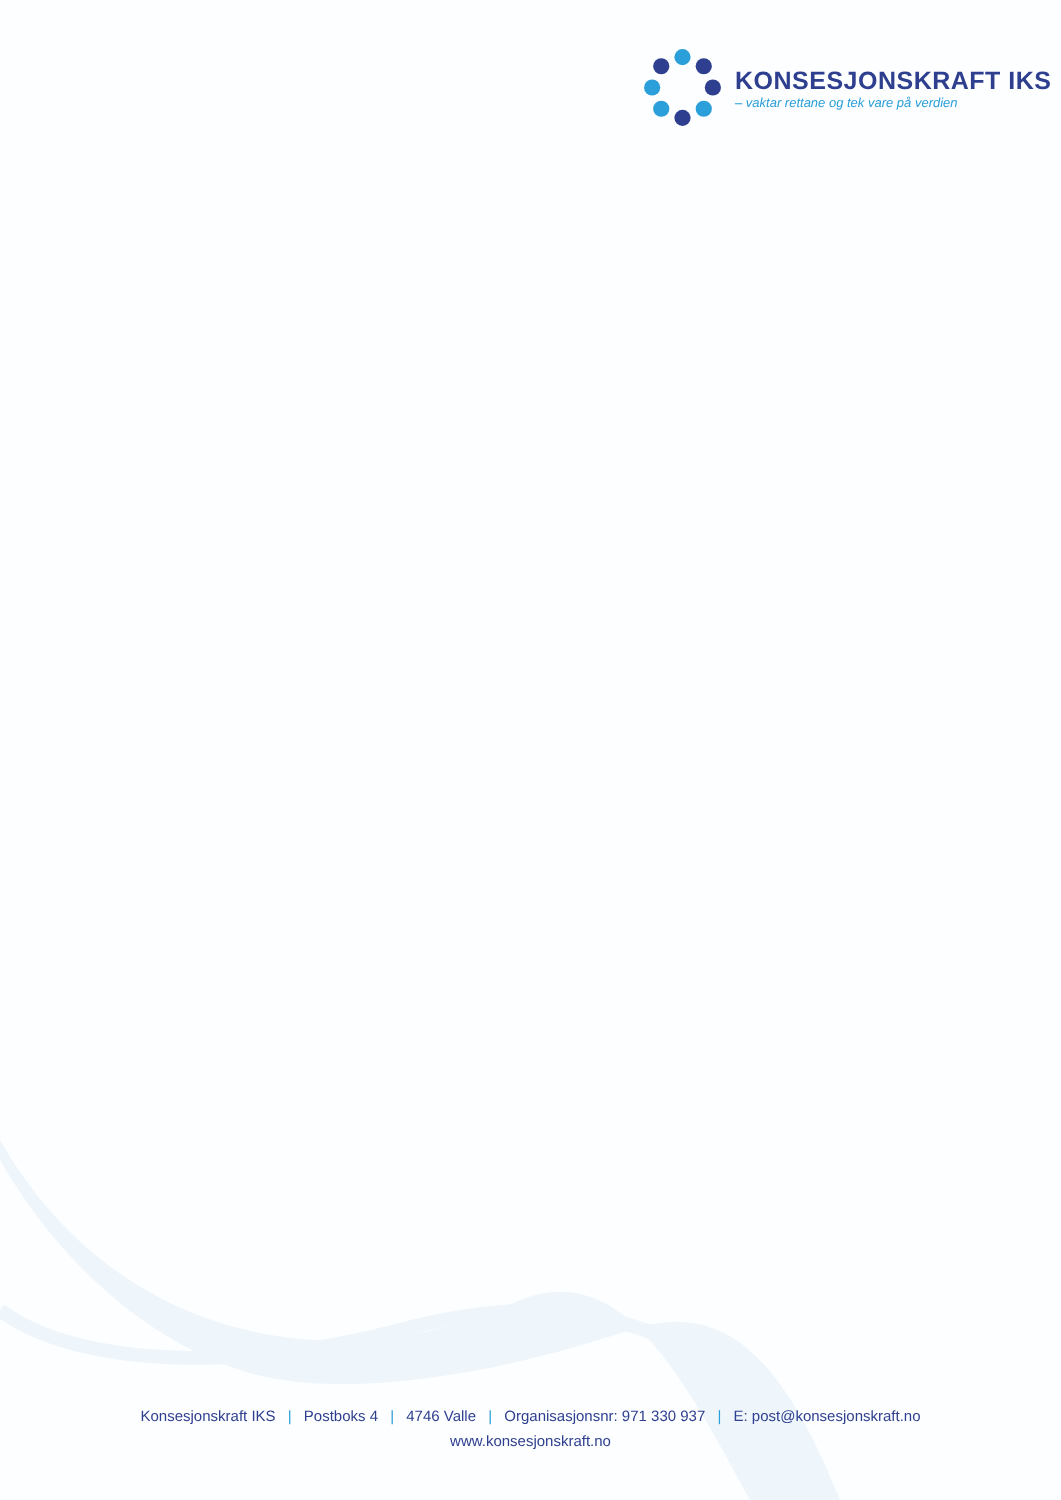KONSESJONSKRAFT IKS
– vaktar rettane og tek vare på verdien
Konsesjonskraft IKS | Postboks 4 | 4746 Valle | Organisasjonsnr: 971 330 937 | E: post@konsesjonskraft.no
www.konsesjonskraft.no